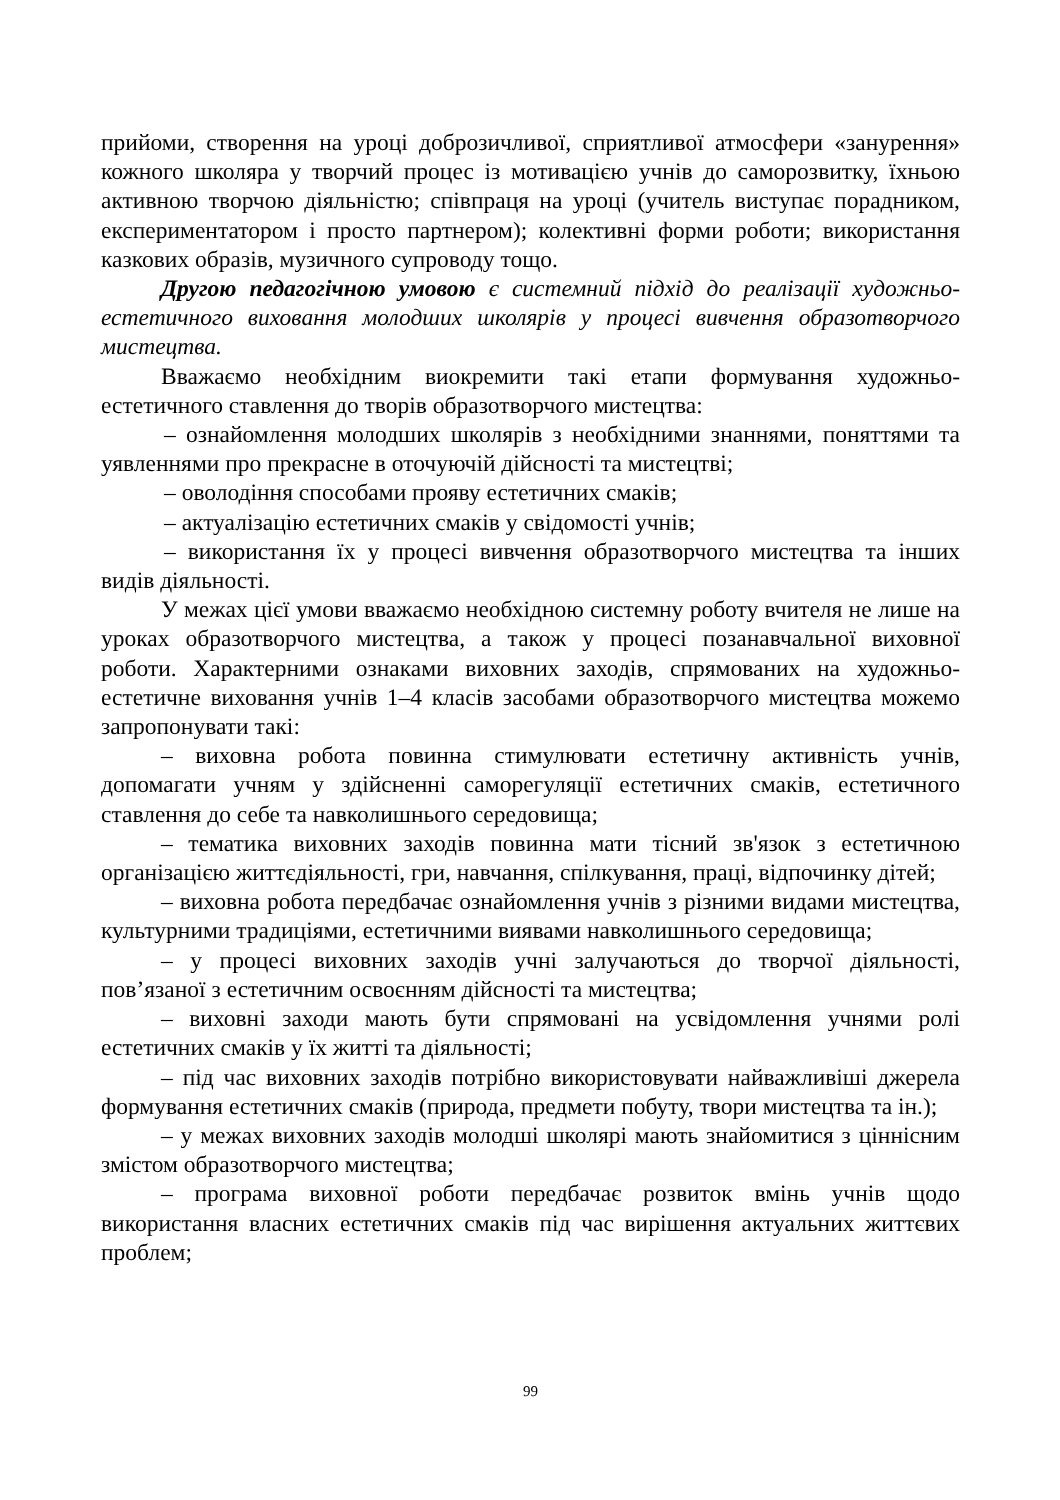прийоми, створення на уроці доброзичливої, сприятливої атмосфери «занурення» кожного школяра у творчий процес із мотивацією учнів до саморозвитку, їхньою активною творчою діяльністю; співпраця на уроці (учитель виступає порадником, експериментатором і просто партнером); колективні форми роботи; використання казкових образів, музичного супроводу тощо.
Другою педагогічною умовою є системний підхід до реалізації художньо-естетичного виховання молодших школярів у процесі вивчення образотворчого мистецтва.
Вважаємо необхідним виокремити такі етапи формування художньо-естетичного ставлення до творів образотворчого мистецтва:
– ознайомлення молодших школярів з необхідними знаннями, поняттями та уявленнями про прекрасне в оточуючій дійсності та мистецтві;
– оволодіння способами прояву естетичних смаків;
– актуалізацію естетичних смаків у свідомості учнів;
– використання їх у процесі вивчення образотворчого мистецтва та інших видів діяльності.
У межах цієї умови вважаємо необхідною системну роботу вчителя не лише на уроках образотворчого мистецтва, а також у процесі позанавчальної виховної роботи. Характерними ознаками виховних заходів, спрямованих на художньо-естетичне виховання учнів 1–4 класів засобами образотворчого мистецтва можемо запропонувати такі:
– виховна робота повинна стимулювати естетичну активність учнів, допомагати учням у здійсненні саморегуляції естетичних смаків, естетичного ставлення до себе та навколишнього середовища;
– тематика виховних заходів повинна мати тісний зв'язок з естетичною організацією життєдіяльності, гри, навчання, спілкування, праці, відпочинку дітей;
– виховна робота передбачає ознайомлення учнів з різними видами мистецтва, культурними традиціями, естетичними виявами навколишнього середовища;
– у процесі виховних заходів учні залучаються до творчої діяльності, пов’язаної з естетичним освоєнням дійсності та мистецтва;
– виховні заходи мають бути спрямовані на усвідомлення учнями ролі естетичних смаків у їх житті та діяльності;
– під час виховних заходів потрібно використовувати найважливіші джерела формування естетичних смаків (природа, предмети побуту, твори мистецтва та ін.);
– у межах виховних заходів молодші школярі мають знайомитися з ціннісним змістом образотворчого мистецтва;
– програма виховної роботи передбачає розвиток вмінь учнів щодо використання власних естетичних смаків під час вирішення актуальних життєвих проблем;
99